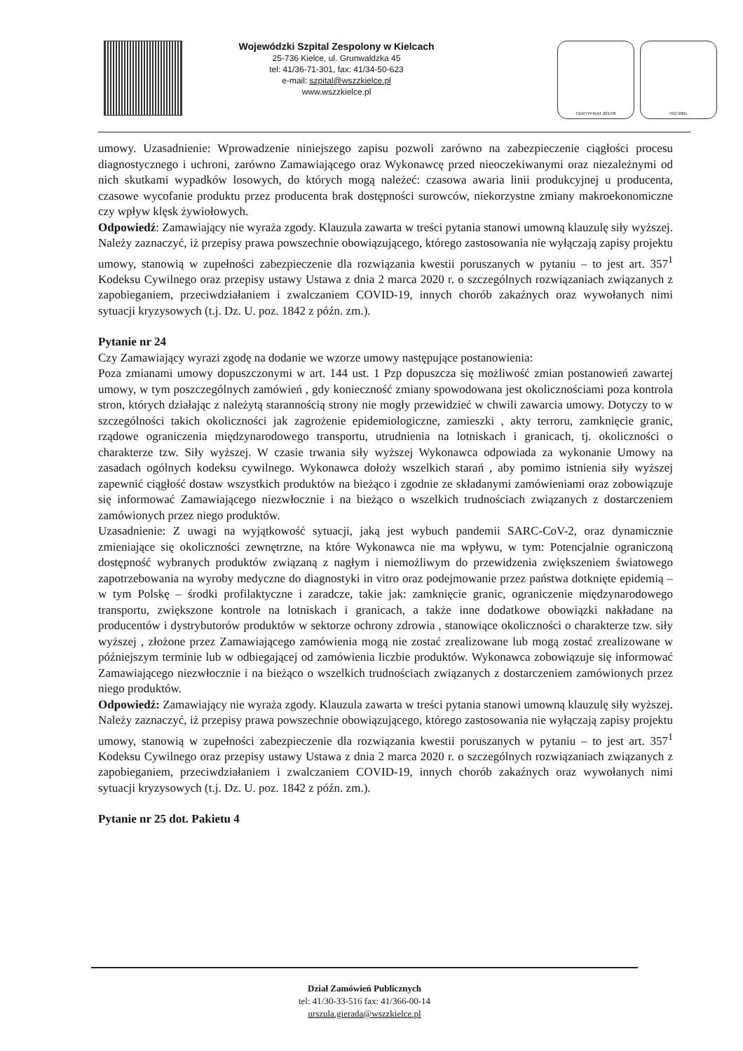Wojewódzki Szpital Zespolony w Kielcach
25-736 Kielce, ul. Grunwaldzka 45
tel: 41/36-71-301, fax: 41/34-50-623
e-mail: szpital@wszzkielce.pl
www.wszzkielce.pl
CERTYFIKAT 2017/8 ISO 9001
umowy. Uzasadnienie: Wprowadzenie niniejszego zapisu pozwoli zarówno na zabezpieczenie ciągłości procesu diagnostycznego i uchroni, zarówno Zamawiającego oraz Wykonawcę przed nieoczekiwanymi oraz niezależnymi od nich skutkami wypadków losowych, do których mogą należeć: czasowa awaria linii produkcyjnej u producenta, czasowe wycofanie produktu przez producenta brak dostępności surowców, niekorzystne zmiany makroekonomiczne czy wpływ klęsk żywiołowych.
Odpowiedź: Zamawiający nie wyraża zgody. Klauzula zawarta w treści pytania stanowi umowną klauzulę siły wyższej. Należy zaznaczyć, iż przepisy prawa powszechnie obowiązującego, którego zastosowania nie wyłączają zapisy projektu umowy, stanowią w zupełności zabezpieczenie dla rozwiązania kwestii poruszanych w pytaniu – to jest art. 357<sup>1</sup> Kodeksu Cywilnego oraz przepisy ustawy Ustawa z dnia 2 marca 2020 r. o szczególnych rozwiązaniach związanych z zapobieganiem, przeciwdziałaniem i zwalczaniem COVID-19, innych chorób zakaźnych oraz wywołanych nimi sytuacji kryzysowych (t.j. Dz. U. poz. 1842 z późn. zm.).
Pytanie nr 24
Czy Zamawiający wyrazi zgodę na dodanie we wzorze umowy następujące postanowienia:
Poza zmianami umowy dopuszczonymi w art. 144 ust. 1 Pzp dopuszcza się możliwość zmian postanowień zawartej umowy, w tym poszczególnych zamówień , gdy konieczność zmiany spowodowana jest okolicznościami poza kontrola stron, których działając z należytą starannością strony nie mogły przewidzieć w chwili zawarcia umowy. Dotyczy to w szczególności takich okoliczności jak zagrożenie epidemiologiczne, zamieszki , akty terroru, zamknięcie granic, rządowe ograniczenia międzynarodowego transportu, utrudnienia na lotniskach i granicach, tj. okoliczności o charakterze tzw. Siły wyższej. W czasie trwania siły wyższej Wykonawca odpowiada za wykonanie Umowy na zasadach ogólnych kodeksu cywilnego. Wykonawca dołoży wszelkich starań , aby pomimo istnienia siły wyższej zapewnić ciągłość dostaw wszystkich produktów na bieżąco i zgodnie ze składanymi zamówieniami oraz zobowiązuje się informować Zamawiającego niezwłocznie i na bieżąco o wszelkich trudnościach związanych z dostarczeniem zamówionych przez niego produktów.
Uzasadnienie: Z uwagi na wyjątkowość sytuacji, jaką jest wybuch pandemii SARC-CoV-2, oraz dynamicznie zmieniające się okoliczności zewnętrzne, na które Wykonawca nie ma wpływu, w tym: Potencjalnie ograniczoną dostępność wybranych produktów związaną z nagłym i niemożliwym do przewidzenia zwiększeniem światowego zapotrzebowania na wyroby medyczne do diagnostyki in vitro oraz podejmowanie przez państwa dotknięte epidemią – w tym Polskę – środki profilaktyczne i zaradcze, takie jak: zamknięcie granic, ograniczenie międzynarodowego transportu, zwiększone kontrole na lotniskach i granicach, a także inne dodatkowe obowiązki nakładane na producentów i dystrybutorów produktów w sektorze ochrony zdrowia , stanowiące okoliczności o charakterze tzw. siły wyższej , złożone przez Zamawiającego zamówienia mogą nie zostać zrealizowane lub mogą zostać zrealizowane w późniejszym terminie lub w odbiegającej od zamówienia liczbie produktów. Wykonawca zobowiązuje się informować Zamawiającego niezwłocznie i na bieżąco o wszelkich trudnościach związanych z dostarczeniem zamówionych przez niego produktów.
Odpowiedź: Zamawiający nie wyraża zgody. Klauzula zawarta w treści pytania stanowi umowną klauzulę siły wyższej. Należy zaznaczyć, iż przepisy prawa powszechnie obowiązującego, którego zastosowania nie wyłączają zapisy projektu umowy, stanowią w zupełności zabezpieczenie dla rozwiązania kwestii poruszanych w pytaniu – to jest art. 357<sup>1</sup> Kodeksu Cywilnego oraz przepisy ustawy Ustawa z dnia 2 marca 2020 r. o szczególnych rozwiązaniach związanych z zapobieganiem, przeciwdziałaniem i zwalczaniem COVID-19, innych chorób zakaźnych oraz wywołanych nimi sytuacji kryzysowych (t.j. Dz. U. poz. 1842 z późn. zm.).
Pytanie nr 25 dot. Pakietu 4
Dział Zamówień Publicznych
tel: 41/30-33-516 fax: 41/366-00-14
urszula.gierada@wszzkielce.pl